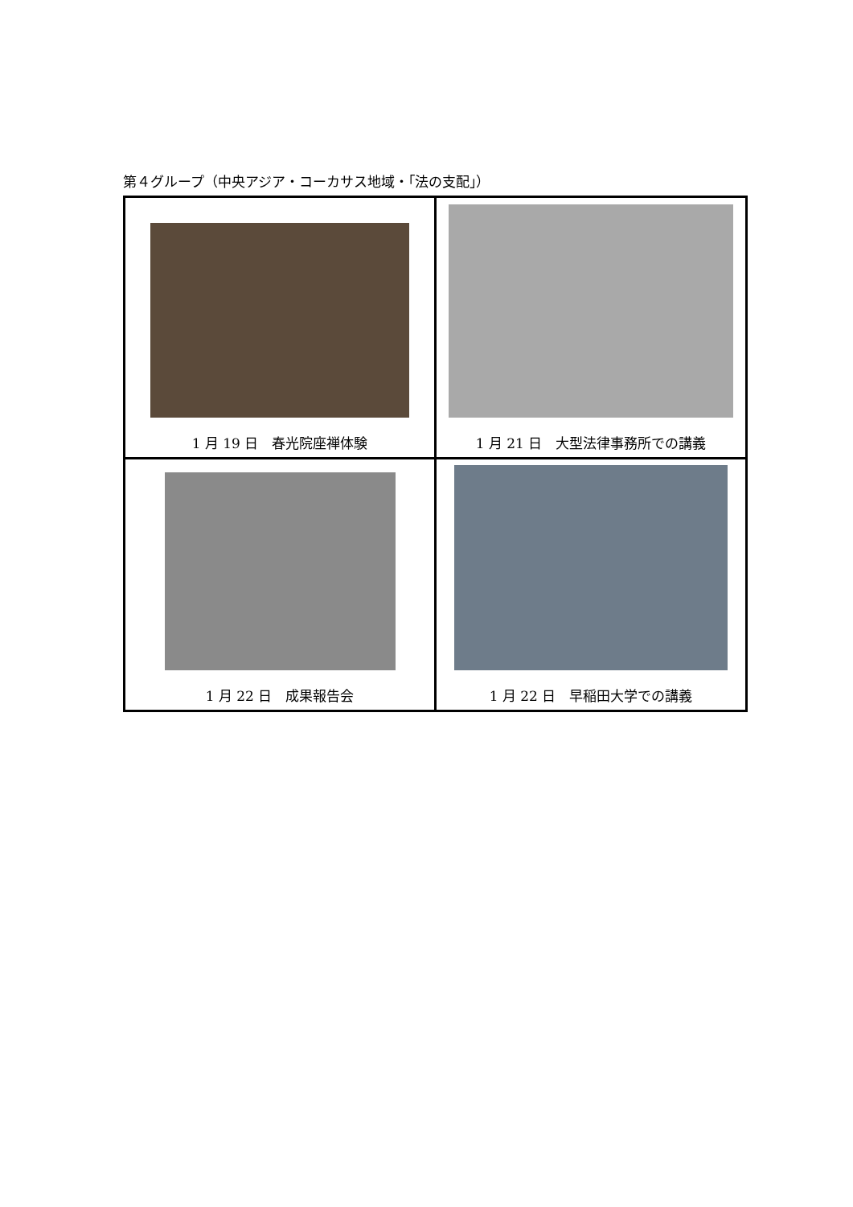第４グループ（中央アジア・コーカサス地域・｢法の支配｣）
| 1 月 19 日 春光院座禅体験 | 1 月 21 日 大型法律事務所での講義 |
| 1 月 22 日 成果報告会 | 1 月 22 日 早稲田大学での講義 |